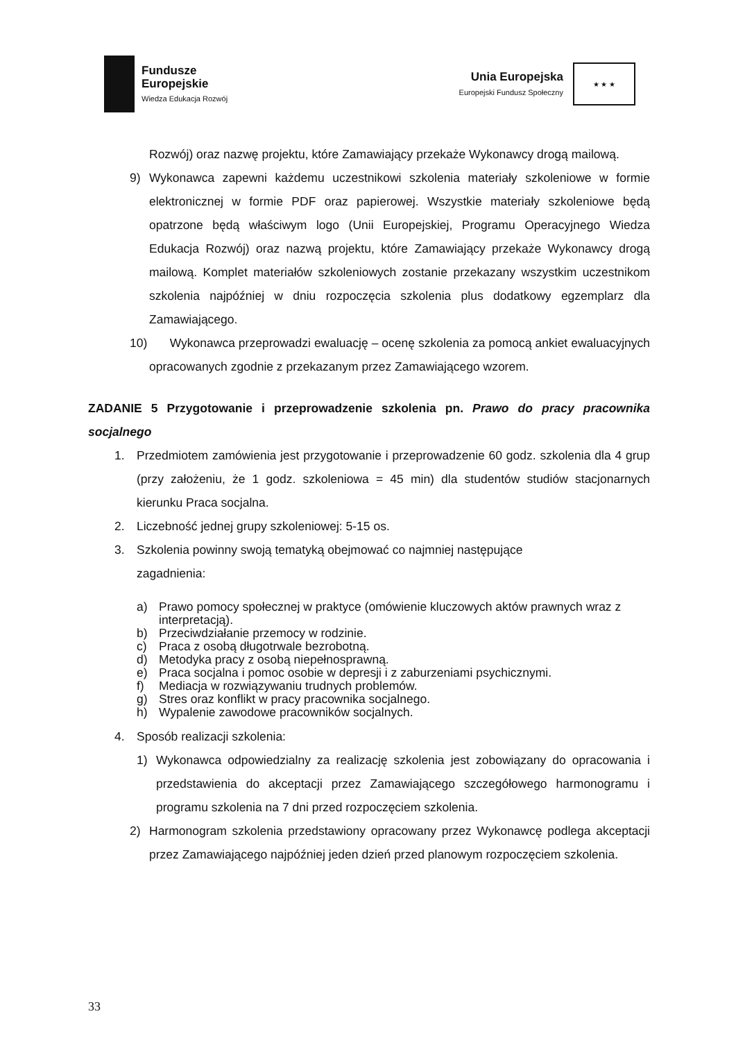Fundusze
Europejskie
Wiedza Edukacja Rozwój
Unia Europejska
Europejski Fundusz Społeczny
★ ★ ★
Rozwój) oraz nazwę projektu, które Zamawiający przekaże Wykonawcy drogą mailową.
9) Wykonawca zapewni każdemu uczestnikowi szkolenia materiały szkoleniowe w formie elektronicznej w formie PDF oraz papierowej. Wszystkie materiały szkoleniowe będą opatrzone będą właściwym logo (Unii Europejskiej, Programu Operacyjnego Wiedza Edukacja Rozwój) oraz nazwą projektu, które Zamawiający przekaże Wykonawcy drogą mailową. Komplet materiałów szkoleniowych zostanie przekazany wszystkim uczestnikom szkolenia najpóźniej w dniu rozpoczęcia szkolenia plus dodatkowy egzemplarz dla Zamawiającego.
10) Wykonawca przeprowadzi ewaluację – ocenę szkolenia za pomocą ankiet ewaluacyjnych opracowanych zgodnie z przekazanym przez Zamawiającego wzorem.
ZADANIE 5 Przygotowanie i przeprowadzenie szkolenia pn. Prawo do pracy pracownika socjalnego
1. Przedmiotem zamówienia jest przygotowanie i przeprowadzenie 60 godz. szkolenia dla 4 grup (przy założeniu, że 1 godz. szkoleniowa = 45 min) dla studentów studiów stacjonarnych kierunku Praca socjalna.
2. Liczebność jednej grupy szkoleniowej: 5-15 os.
3. Szkolenia powinny swoją tematyką obejmować co najmniej następujące
zagadnienia:
a) Prawo pomocy społecznej w praktyce (omówienie kluczowych aktów prawnych wraz z interpretacją).
b) Przeciwdziałanie przemocy w rodzinie.
c) Praca z osobą długotrwale bezrobotną.
d) Metodyka pracy z osobą niepełnosprawną.
e) Praca socjalna i pomoc osobie w depresji i z zaburzeniami psychicznymi.
f) Mediacja w rozwiązywaniu trudnych problemów.
g) Stres oraz konflikt w pracy pracownika socjalnego.
h) Wypalenie zawodowe pracowników socjalnych.
4. Sposób realizacji szkolenia:
1) Wykonawca odpowiedzialny za realizację szkolenia jest zobowiązany do opracowania i przedstawienia do akceptacji przez Zamawiającego szczegółowego harmonogramu i programu szkolenia na 7 dni przed rozpoczęciem szkolenia.
2) Harmonogram szkolenia przedstawiony opracowany przez Wykonawcę podlega akceptacji przez Zamawiającego najpóźniej jeden dzień przed planowym rozpoczęciem szkolenia.
33